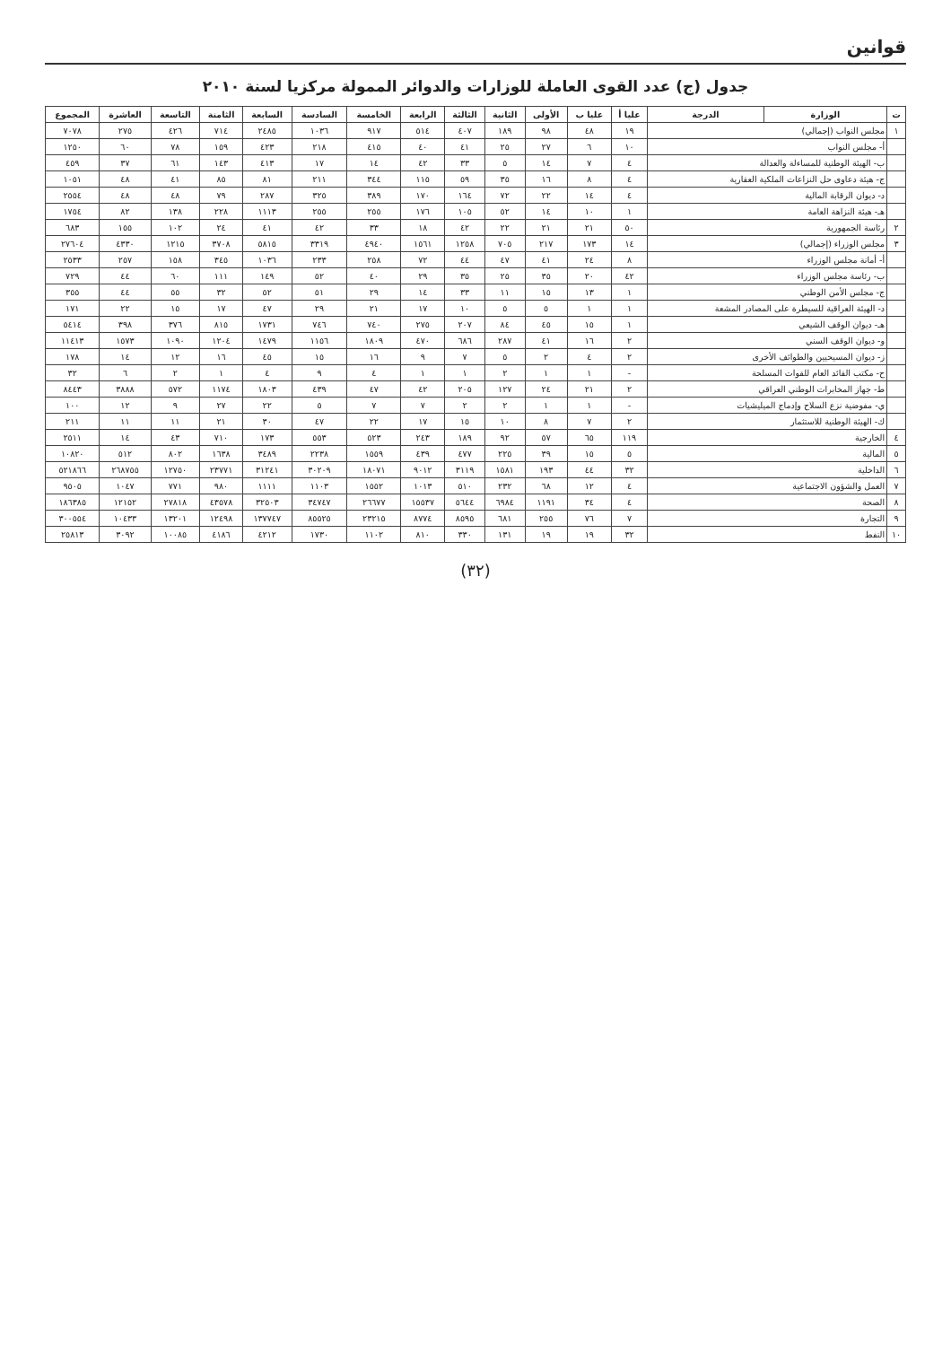قوانين
جدول (ج) عدد القوى العاملة للوزارات والدوائر الممولة مركزيا لسنة ٢٠١٠
| ت | الوزارة | الدرجة | عليا أ | عليا ب | الأولى | الثانية | الثالثة | الرابعة | الخامسة | السادسة | السابعة | الثامنة | التاسعة | العاشرة | المجموع |
| --- | --- | --- | --- | --- | --- | --- | --- | --- | --- | --- | --- | --- | --- | --- | --- |
| ١ | مجلس النواب (إجمالي) | | ١٩ | ٤٨ | ٩٨ | ١٨٩ | ٤٠٧ | ٥١٤ | ٩١٧ | ١٠٣٦ | ٢٤٨٥ | ٧١٤ | ٤٢٦ | ٢٧٥ | ٧٠٧٨ |
| | أ- مجلس النواب | | ١٠ | ٦ | ٢٧ | ٢٥ | ٤١ | ٤٠ | ٤١٥ | ٢١٨ | ٤٢٣ | ١٥٩ | ٧٨ | ٦٠ | ١٢٥٠ |
| | ب- الهيئة الوطنية للمساءلة والعدالة | | ٤ | ٧ | ١٤ | ٥ | ٣٣ | ٤٢ | ١٤ | ١٧ | ٤١٣ | ١٤٣ | ٦١ | ٣٧ | ٤٥٩ |
| | ج- هيئة دعاوى حل النزاعات الملكية العقارية | | ٤ | ٨ | ١٦ | ٣٥ | ٥٩ | ١١٥ | ٣٤٤ | ٢١١ | ٨١ | ٨٥ | ٤١ | ٤٨ | ١٠٥١ |
| | د- ديوان الرقابة المالية | | ٤ | ١٤ | ٢٢ | ٧٢ | ١٦٤ | ١٧٠ | ٣٨٩ | ٣٢٥ | ٢٨٧ | ٧٩ | ٤٨ | ٤٨ | ٢٥٥٤ |
| | هـ- هيئة النزاهة العامة | | ١ | ١٠ | ١٤ | ٥٢ | ١٠٥ | ١٧٦ | ٢٥٥ | ٢٥٥ | ١١١٣ | ٢٢٨ | ١٣٨ | ٨٢ | ١٧٥٤ |
| ٢ | رئاسة الجمهورية | | ٥٠ | ٢١ | ٢١ | ٢٢ | ٤٢ | ١٨ | ٣٣ | ٤٢ | ٤١ | ٢٤ | ١٠٢ | ١٥٥ | ٦٨٣ |
| ٣ | مجلس الوزراء (إجمالي) | | ١٤ | ١٧٣ | ٢١٧ | ٧٠٥ | ١٢٥٨ | ١٥٦١ | ٤٩٤٠ | ٣٣١٩ | ٥٨١٥ | ٣٧٠٨ | ١٢١٥ | ٤٣٣٠ | ٢٧٦٠٤ |
| | أ- أمانة مجلس الوزراء | | ٨ | ٢٤ | ٤١ | ٤٧ | ٤٤ | ٧٢ | ٢٥٨ | ٢٣٣ | ١٠٣٦ | ٣٤٥ | ١٥٨ | ٢٥٧ | ٢٥٣٣ |
| | ب- رئاسة مجلس الوزراء | | ٤٢ | ٢٠ | ٣٥ | ٢٥ | ٣٥ | ٢٩ | ٤٠ | ٥٢ | ١٤٩ | ١١١ | ٦٠ | ٤٤ | ٧٢٩ |
| | ج- مجلس الأمن الوطني | | ١ | ١٣ | ١٥ | ١١ | ٣٣ | ١٤ | ٢٩ | ٥١ | ٥٢ | ٣٢ | ٥٥ | ٤٤ | ٣٥٥ |
| | د- الهيئة العراقية للسيطرة على المصادر المشعة | | ١ | ١ | ٥ | ٥ | ١٠ | ١٧ | ٢١ | ٢٩ | ٤٧ | ١٧ | ١٥ | ٢٢ | ١٧١ |
| | هـ- ديوان الوقف الشيعي | | ١ | ١٥ | ٤٥ | ٨٤ | ٢٠٧ | ٢٧٥ | ٧٤٠ | ٧٤٦ | ١٧٣١ | ٨١٥ | ٣٧٦ | ٣٩٨ | ٥٤١٤ |
| | و- ديوان الوقف السني | | ٢ | ١٦ | ٤١ | ٢٨٧ | ٦٨٦ | ٤٧٠ | ١٨٠٩ | ١١٥٦ | ١٤٧٩ | ١٢٠٤ | ١٠٩٠ | ١٥٧٣ | ١١٤١٣ |
| | ز- ديوان المسيحيين والطوائف الأخرى | | ٢ | ٤ | ٢ | ٥ | ٧ | ٩ | ١٦ | ١٥ | ٤٥ | ١٦ | ١٢ | ١٤ | ١٧٨ |
| | ح- مكتب القائد العام للقوات المسلحة | | - | ١ | ١ | ٢ | ١ | ١ | ٤ | ٩ | ٤ | ١ | ٢ | ٦ | ٣٢ |
| | ط- جهاز المخابرات الوطني العراقي | | ٢ | ٢١ | ٢٤ | ١٢٧ | ٢٠٥ | ٤٢ | ٤٧ | ٤٣٩ | ١٨٠٣ | ١١٧٤ | ٥٧٢ | ٣٨٨٨ | ٨٤٤٣ |
| | ي- مفوضية نزع السلاح وإدماج الميليشيات | | - | ١ | ١ | ٢ | ٢ | ٧ | ٧ | ٥ | ٢٢ | ٢٧ | ٩ | ١٢ | ١٠٠ |
| | ك- الهيئة الوطنية للاستثمار | | ٢ | ٧ | ٨ | ١٠ | ١٥ | ١٧ | ٢٢ | ٤٧ | ٣٠ | ٢١ | ١١ | ١١ | ٢١١ |
| ٤ | الخارجية | | ١١٩ | ٦٥ | ٥٧ | ٩٢ | ١٨٩ | ٢٤٣ | ٥٢٣ | ٥٥٣ | ١٧٣ | ٧١٠ | ٤٣ | ١٤ | ٢٥١١ |
| ٥ | المالية | | ٥ | ١٥ | ٣٩ | ٢٢٥ | ٤٧٧ | ٤٣٩ | ١٥٥٩ | ٢٢٣٨ | ٣٤٨٩ | ١٦٣٨ | ٨٠٢ | ٥١٢ | ١٠٨٢٠ |
| ٦ | الداخلية | | ٣٢ | ٤٤ | ١٩٣ | ١٥٨١ | ٣١١٩ | ٩٠١٢ | ١٨٠٧١ | ٣٠٢٠٩ | ٣١٢٤١ | ٢٣٧٧١ | ١٢٧٥٠ | ٢٦٨٧٥٥ | ٥٢١٨٦٦ |
| ٧ | العمل والشؤون الاجتماعية | | ٤ | ١٢ | ٦٨ | ٢٣٢ | ٥١٠ | ١٠١٣ | ١٥٥٢ | ١١٠٣ | ١١١١ | ٩٨٠ | ٧٧١ | ١٠٤٧ | ٩٥٠٥ |
| ٨ | الصحة | | ٤ | ٣٤ | ١١٩١ | ٦٩٨٤ | ٥٦٤٤ | ١٥٥٣٧ | ٢٦٦٧٧ | ٣٤٧٤٧ | ٣٢٥٠٣ | ٤٣٥٧٨ | ٢٧٨١٨ | ١٢١٥٢ | ١٨٦٣٨٥ |
| ٩ | التجارة | | ٧ | ٧٦ | ٢٥٥ | ٦٨١ | ٨٥٩٥ | ٨٧٧٤ | ٢٣٢١٥ | ٨٥٥٢٥ | ١٣٧٧٤٧ | ١٢٤٩٨ | ١٣٢٠١ | ١٠٤٣٣ | ٣٠٠٥٥٤ |
| ١٠ | النفط | | ٣٢ | ١٩ | ١٩ | ١٣١ | ٣٣٠ | ٨١٠ | ١١٠٢ | ١٧٣٠ | ٤٢١٢ | ٤١٨٦ | ١٠٠٨٥ | ٣٠٩٢ | ٢٥٨١٣ |
(٣٢)